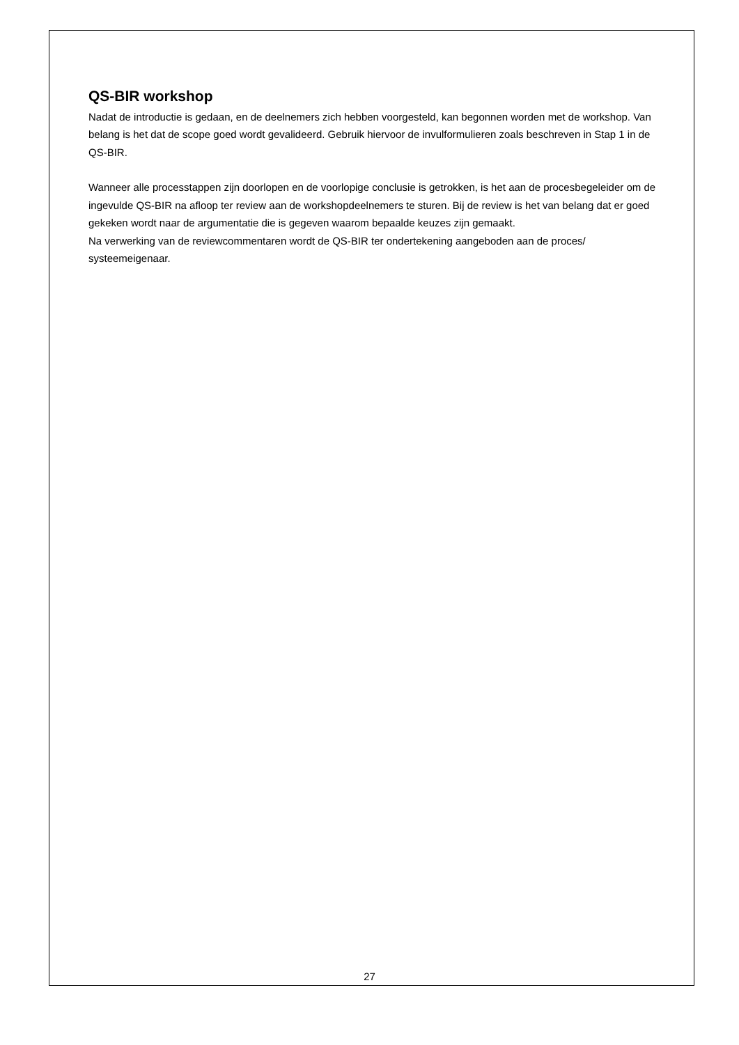QS-BIR workshop
Nadat de introductie is gedaan, en de deelnemers zich hebben voorgesteld, kan begonnen worden met de workshop. Van belang is het dat de scope goed wordt gevalideerd. Gebruik hiervoor de invulformulieren zoals beschreven in Stap 1 in de QS-BIR.
Wanneer alle processtappen zijn doorlopen en de voorlopige conclusie is getrokken, is het aan de procesbegeleider om de ingevulde QS-BIR na afloop ter review aan de workshopdeelnemers te sturen. Bij de review is het van belang dat er goed gekeken wordt naar de argumentatie die is gegeven waarom bepaalde keuzes zijn gemaakt.
Na verwerking van de reviewcommentaren wordt de QS-BIR ter ondertekening aangeboden aan de proces/ systeemeigenaar.
27